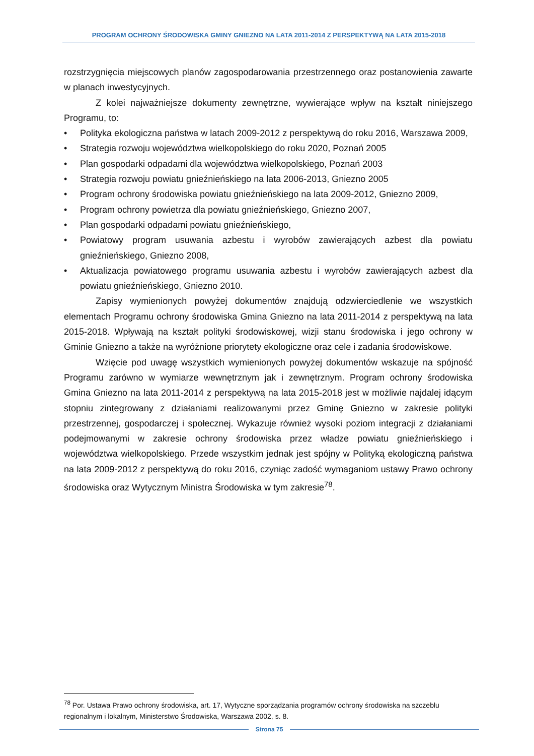PROGRAM OCHRONY ŚRODOWISKA GMINY GNIEZNO NA LATA 2011-2014 Z PERSPEKTYWĄ NA LATA 2015-2018
rozstrzygnięcia miejscowych planów zagospodarowania przestrzennego oraz postanowienia zawarte w planach inwestycyjnych.
Z kolei najważniejsze dokumenty zewnętrzne, wywierające wpływ na kształt niniejszego Programu, to:
• Polityka ekologiczna państwa w latach 2009-2012 z perspektywą do roku 2016, Warszawa 2009,
• Strategia rozwoju województwa wielkopolskiego do roku 2020, Poznań 2005
• Plan gospodarki odpadami dla województwa wielkopolskiego, Poznań 2003
• Strategia rozwoju powiatu gnieźnieńskiego na lata 2006-2013, Gniezno 2005
• Program ochrony środowiska powiatu gnieźnieńskiego na lata 2009-2012, Gniezno 2009,
• Program ochrony powietrza dla powiatu gnieźnieńskiego, Gniezno 2007,
• Plan gospodarki odpadami powiatu gnieźnieńskiego,
• Powiatowy program usuwania azbestu i wyrobów zawierających azbest dla powiatu gnieźnieńskiego, Gniezno 2008,
• Aktualizacja powiatowego programu usuwania azbestu i wyrobów zawierających azbest dla powiatu gnieźnieńskiego, Gniezno 2010.
Zapisy wymienionych powyżej dokumentów znajdują odzwierciedlenie we wszystkich elementach Programu ochrony środowiska Gmina Gniezno na lata 2011-2014 z perspektywą na lata 2015-2018. Wpływają na kształt polityki środowiskowej, wizji stanu środowiska i jego ochrony w Gminie Gniezno a także na wyróżnione priorytety ekologiczne oraz cele i zadania środowiskowe.
Wzięcie pod uwagę wszystkich wymienionych powyżej dokumentów wskazuje na spójność Programu zarówno w wymiarze wewnętrznym jak i zewnętrznym. Program ochrony środowiska Gmina Gniezno na lata 2011-2014 z perspektywą na lata 2015-2018 jest w możliwie najdalej idącym stopniu zintegrowany z działaniami realizowanymi przez Gminę Gniezno w zakresie polityki przestrzennej, gospodarczej i społecznej. Wykazuje również wysoki poziom integracji z działaniami podejmowanymi w zakresie ochrony środowiska przez władze powiatu gnieźnieńskiego i województwa wielkopolskiego. Przede wszystkim jednak jest spójny w Polityką ekologiczną państwa na lata 2009-2012 z perspektywą do roku 2016, czyniąc zadość wymaganiom ustawy Prawo ochrony środowiska oraz Wytycznym Ministra Środowiska w tym zakresie<sup>78</sup>.
<sup>78</sup> Por. Ustawa Prawo ochrony środowiska, art. 17, Wytyczne sporządzania programów ochrony środowiska na szczeblu regionalnym i lokalnym, Ministerstwo Środowiska, Warszawa 2002, s. 8.
Strona 75